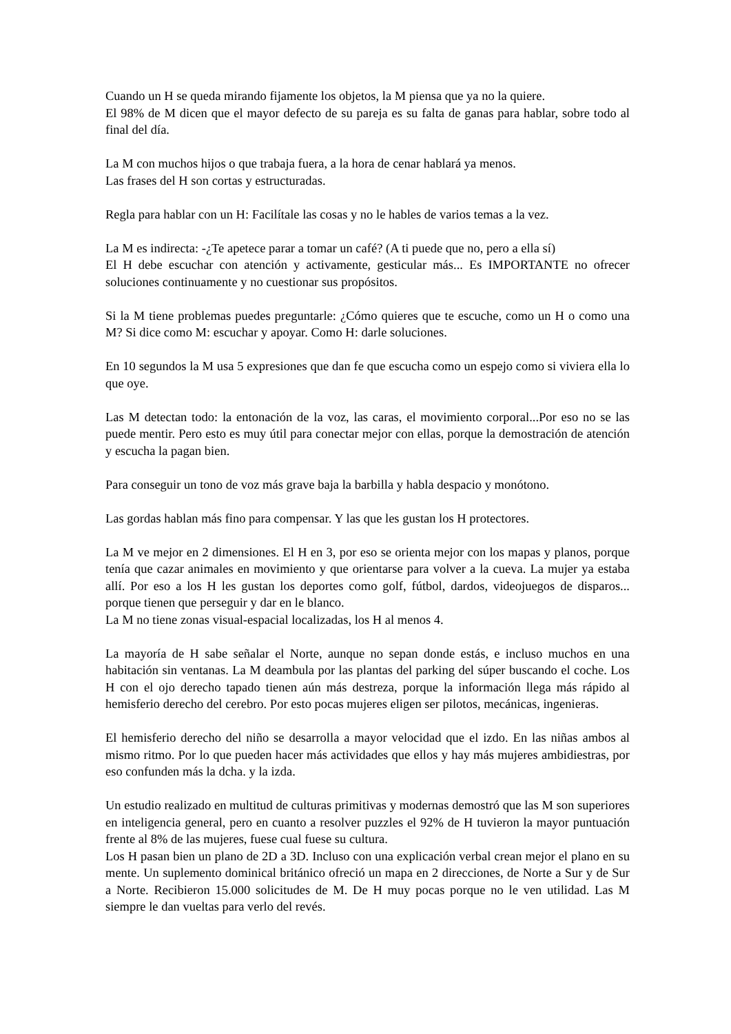Cuando un H se queda mirando fijamente los objetos, la M piensa que ya no la quiere.
El 98% de M dicen que el mayor defecto de su pareja es su falta de ganas para hablar, sobre todo al final del día.
La M con muchos hijos o que trabaja fuera, a la hora de cenar hablará ya menos.
Las frases del H son cortas y estructuradas.
Regla para hablar con un H: Facilítale las cosas y no le hables de varios temas a la vez.
La M es indirecta: -¿Te apetece parar a tomar un café? (A ti puede que no, pero a ella sí)
El H debe escuchar con atención y activamente, gesticular más... Es IMPORTANTE no ofrecer soluciones continuamente y no cuestionar sus propósitos.
Si la M tiene problemas puedes preguntarle: ¿Cómo quieres que te escuche, como un H o como una M? Si dice como M: escuchar y apoyar. Como H: darle soluciones.
En 10 segundos la M usa 5 expresiones que dan fe que escucha como un espejo como si viviera ella lo que oye.
Las M detectan todo: la entonación de la voz, las caras, el movimiento corporal...Por eso no se las puede mentir. Pero esto es muy útil para conectar mejor con ellas, porque la demostración de atención y escucha la pagan bien.
Para conseguir un tono de voz más grave baja la barbilla y habla despacio y monótono.
Las gordas hablan más fino para compensar. Y las que les gustan los H protectores.
La M ve mejor en 2 dimensiones. El H en 3, por eso se orienta mejor con los mapas y planos, porque tenía que cazar animales en movimiento y que orientarse para volver a la cueva. La mujer ya estaba allí. Por eso a los H les gustan los deportes como golf, fútbol, dardos, videojuegos de disparos... porque tienen que perseguir y dar en le blanco.
La M no tiene zonas visual-espacial localizadas, los H al menos 4.
La mayoría de H sabe señalar el Norte, aunque no sepan donde estás, e incluso muchos en una habitación sin ventanas. La M deambula por las plantas del parking del súper buscando el coche. Los H con el ojo derecho tapado tienen aún más destreza, porque la información llega más rápido al hemisferio derecho del cerebro. Por esto pocas mujeres eligen ser pilotos, mecánicas, ingenieras.
El hemisferio derecho del niño se desarrolla a mayor velocidad que el izdo. En las niñas ambos al mismo ritmo. Por lo que pueden hacer más actividades que ellos y hay más mujeres ambidiestras, por eso confunden más la dcha. y la izda.
Un estudio realizado en multitud de culturas primitivas y modernas demostró que las M son superiores en inteligencia general, pero en cuanto a resolver puzzles el 92% de H tuvieron la mayor puntuación frente al 8% de las mujeres, fuese cual fuese su cultura.
Los H pasan bien un plano de 2D a 3D. Incluso con una explicación verbal crean mejor el plano en su mente. Un suplemento dominical británico ofreció un mapa en 2 direcciones, de Norte a Sur y de Sur a Norte. Recibieron 15.000 solicitudes de M. De H muy pocas porque no le ven utilidad. Las M siempre le dan vueltas para verlo del revés.